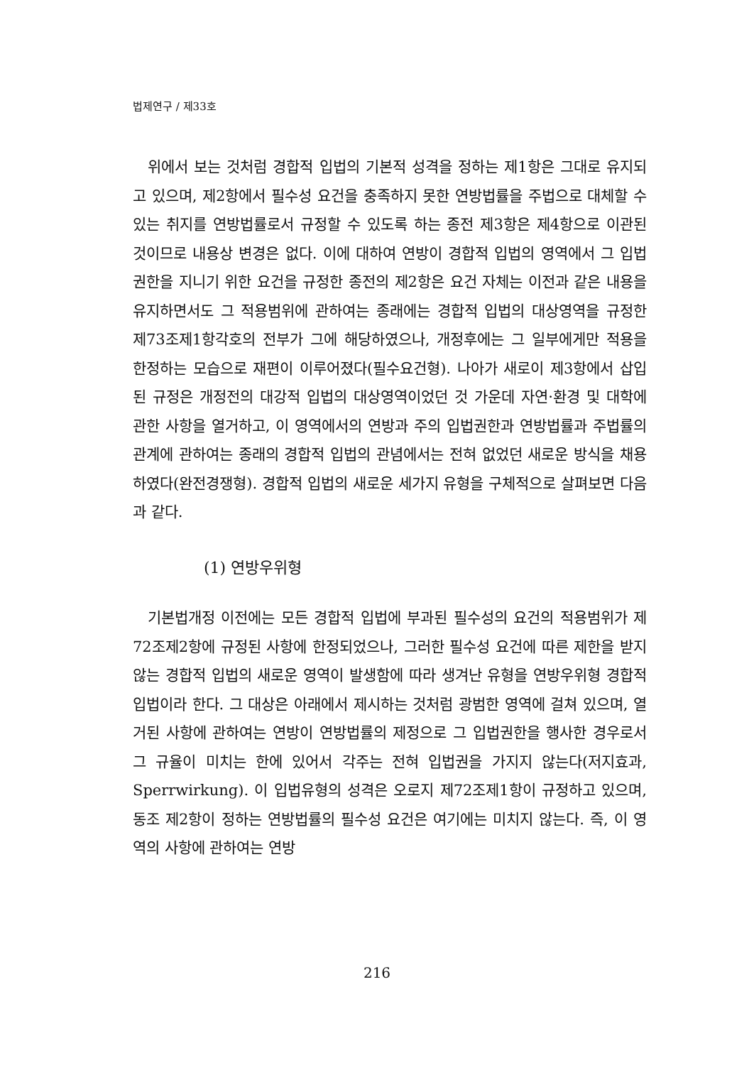법제연구 / 제33호
위에서 보는 것처럼 경합적 입법의 기본적 성격을 정하는 제1항은 그대로 유지되고 있으며, 제2항에서 필수성 요건을 충족하지 못한 연방법률을 주법으로 대체할 수 있는 취지를 연방법률로서 규정할 수 있도록 하는 종전 제3항은 제4항으로 이관된 것이므로 내용상 변경은 없다. 이에 대하여 연방이 경합적 입법의 영역에서 그 입법권한을 지니기 위한 요건을 규정한 종전의 제2항은 요건 자체는 이전과 같은 내용을 유지하면서도 그 적용범위에 관하여는 종래에는 경합적 입법의 대상영역을 규정한 제73조제1항각호의 전부가 그에 해당하였으나, 개정후에는 그 일부에게만 적용을 한정하는 모습으로 재편이 이루어졌다(필수요건형). 나아가 새로이 제3항에서 삽입된 규정은 개정전의 대강적 입법의 대상영역이었던 것 가운데 자연·환경 및 대학에 관한 사항을 열거하고, 이 영역에서의 연방과 주의 입법권한과 연방법률과 주법률의 관계에 관하여는 종래의 경합적 입법의 관념에서는 전혀 없었던 새로운 방식을 채용하였다(완전경쟁형). 경합적 입법의 새로운 세가지 유형을 구체적으로 살펴보면 다음과 같다.
(1) 연방우위형
기본법개정 이전에는 모든 경합적 입법에 부과된 필수성의 요건의 적용범위가 제72조제2항에 규정된 사항에 한정되었으나, 그러한 필수성 요건에 따른 제한을 받지 않는 경합적 입법의 새로운 영역이 발생함에 따라 생겨난 유형을 연방우위형 경합적 입법이라 한다. 그 대상은 아래에서 제시하는 것처럼 광범한 영역에 걸쳐 있으며, 열거된 사항에 관하여는 연방이 연방법률의 제정으로 그 입법권한을 행사한 경우로서 그 규율이 미치는 한에 있어서 각주는 전혀 입법권을 가지지 않는다(저지효과, Sperrwirkung). 이 입법유형의 성격은 오로지 제72조제1항이 규정하고 있으며, 동조 제2항이 정하는 연방법률의 필수성 요건은 여기에는 미치지 않는다. 즉, 이 영역의 사항에 관하여는 연방
216